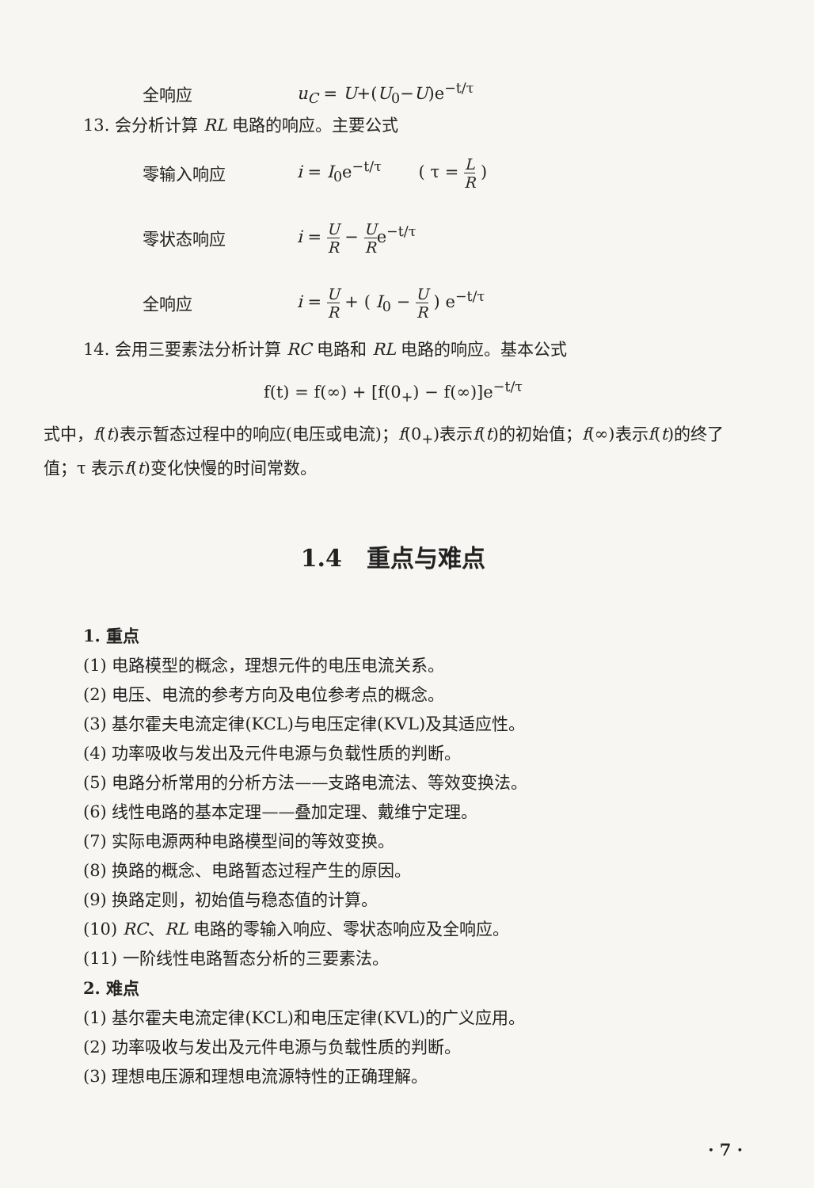全响应 u<sub>C</sub> = U+(U<sub>0</sub>−U)e<sup>−t/τ</sup>
13. 会分析计算 RL 电路的响应。主要公式
零输入响应 i = I<sub>0</sub>e<sup>−t/τ</sup> ( τ = L R )
零状态响应 i = U R − U Re<sup>−t/τ</sup>
全响应 i = U R + ( I<sub>0</sub> − U R ) e<sup>−t/τ</sup>
14. 会用三要素法分析计算 RC 电路和 RL 电路的响应。基本公式
f(t) = f(∞) + [f(0<sub>+</sub>) − f(∞)]e<sup>−t/τ</sup>
式中，f(t)表示暂态过程中的响应(电压或电流)；f(0<sub>+</sub>)表示f(t)的初始值；f(∞)表示f(t)的终了值；τ 表示f(t)变化快慢的时间常数。
1.4 重点与难点
1. 重点
(1) 电路模型的概念，理想元件的电压电流关系。
(2) 电压、电流的参考方向及电位参考点的概念。
(3) 基尔霍夫电流定律(KCL)与电压定律(KVL)及其适应性。
(4) 功率吸收与发出及元件电源与负载性质的判断。
(5) 电路分析常用的分析方法——支路电流法、等效变换法。
(6) 线性电路的基本定理——叠加定理、戴维宁定理。
(7) 实际电源两种电路模型间的等效变换。
(8) 换路的概念、电路暂态过程产生的原因。
(9) 换路定则，初始值与稳态值的计算。
(10) RC、RL 电路的零输入响应、零状态响应及全响应。
(11) 一阶线性电路暂态分析的三要素法。
2. 难点
(1) 基尔霍夫电流定律(KCL)和电压定律(KVL)的广义应用。
(2) 功率吸收与发出及元件电源与负载性质的判断。
(3) 理想电压源和理想电流源特性的正确理解。
· 7 ·